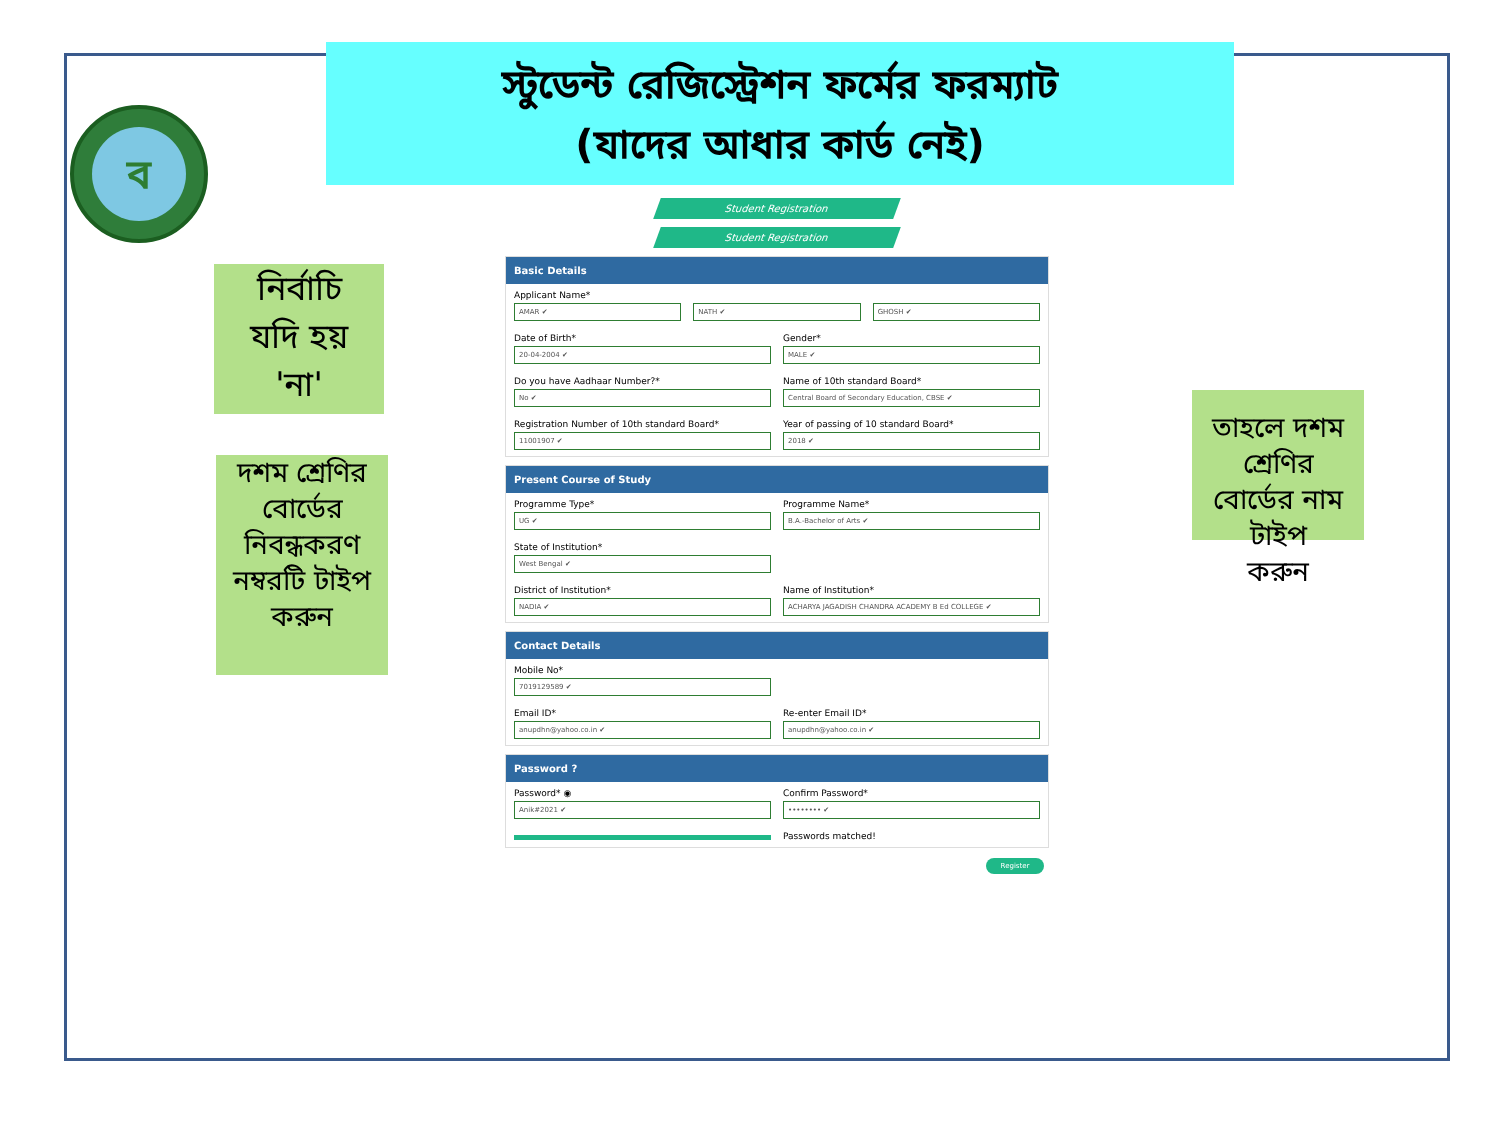স্টুডেন্ট রেজিস্ট্রেশন ফর্মের ফরম্যাট
(যাদের আধার কার্ড নেই)
ব
নির্বাচি
যদি হয়
'না'
দশম শ্রেণির
বোর্ডের
নিবন্ধকরণ
নম্বরটি টাইপ
করুন
তাহলে দশম শ্রেণির
বোর্ডের নাম টাইপ
করুন
Student Registration
Student Registration
Basic Details
Applicant Name*
AMAR ✔
NATH ✔
GHOSH ✔
Date of Birth*
20-04-2004 ✔
Gender*
MALE ✔
Do you have Aadhaar Number?*
No ✔
Name of 10th standard Board*
Central Board of Secondary Education, CBSE ✔
Registration Number of 10th standard Board*
11001907 ✔
Year of passing of 10 standard Board*
2018 ✔
Present Course of Study
Programme Type*
UG ✔
Programme Name*
B.A.-Bachelor of Arts ✔
State of Institution*
West Bengal ✔
District of Institution*
NADIA ✔
Name of Institution*
ACHARYA JAGADISH CHANDRA ACADEMY B Ed COLLEGE ✔
Contact Details
Mobile No*
7019129589 ✔
Email ID*
anupdhn@yahoo.co.in ✔
Re-enter Email ID*
anupdhn@yahoo.co.in ✔
Password ?
Password* ◉
Anik#2021 ✔
Confirm Password*
•••••••• ✔
Passwords matched!
Register